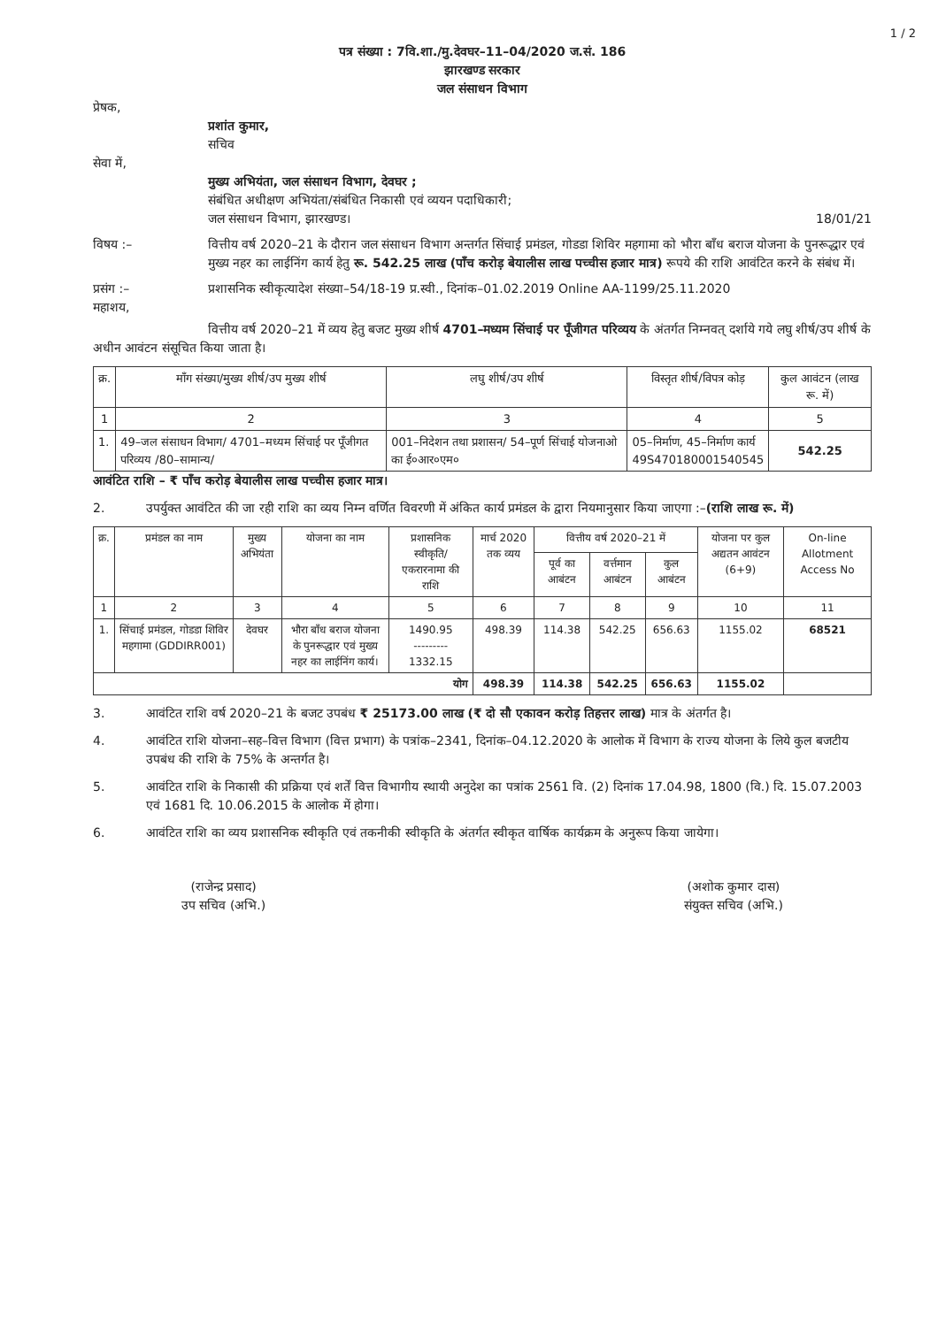1 / 2
पत्र संख्या : 7वि.शा./मु.देवघर–11–04/2020 ज.सं. 186
झारखण्ड सरकार
जल संसाधन विभाग
प्रेषक,
प्रशांत कुमार,
सचिव
सेवा में,
मुख्य अभियंता, जल संसाधन विभाग, देवघर ;
संबंधित अधीक्षण अभियंता/संबंधित निकासी एवं व्ययन पदाधिकारी;
जल संसाधन विभाग, झारखण्ड। 18/01/21
विषय :– वित्तीय वर्ष 2020–21 के दौरान जल संसाधन विभाग अन्तर्गत सिंचाई प्रमंडल, गोडडा शिविर महगामा को भौरा बाँध बराज योजना के पुनरूद्धार एवं मुख्य नहर का लाईनिंग कार्य हेतु रू. 542.25 लाख (पाँच करोड़ बेयालीस लाख पच्चीस हजार मात्र) रूपये की राशि आवंटित करने के संबंध में।
प्रसंग :– प्रशासनिक स्वीकृत्यादेश संख्या–54/18-19 प्र.स्वी., दिनांक–01.02.2019 Online AA-1199/25.11.2020
महाशय,
वित्तीय वर्ष 2020–21 में व्यय हेतु बजट मुख्य शीर्ष 4701–मध्यम सिंचाई पर पूँजीगत परिव्यय के अंतर्गत निम्नवत् दर्शाये गये लघु शीर्ष/उप शीर्ष के अधीन आवंटन संसूचित किया जाता है।
| क्र. | माँग संख्या/मुख्य शीर्ष/उप मुख्य शीर्ष | लघु शीर्ष/उप शीर्ष | विस्तृत शीर्ष/विपत्र कोड़ | कुल आवंटन (लाख रू. में) |
| --- | --- | --- | --- | --- |
| 1 | 2 | 3 | 4 | 5 |
| 1. | 49–जल संसाधन विभाग/ 4701–मध्यम सिंचाई पर पूँजीगत परिव्यय /80–सामान्य/ | 001–निदेशन तथा प्रशासन/ 54–पूर्ण सिंचाई योजनाओ का ई०आर०एम० | 05–निर्माण, 45–निर्माण कार्य 49S470180001540545 | 542.25 |
आवंटित राशि – ₹ पाँच करोड़ बेयालीस लाख पच्चीस हजार मात्र।
2. उपर्युक्त आवंटित की जा रही राशि का व्यय निम्न वर्णित विवरणी में अंकित कार्य प्रमंडल के द्वारा नियमानुसार किया जाएगा :– (राशि लाख रू. में)
| क्र. | प्रमंडल का नाम | मुख्य अभियंता | योजना का नाम | प्रशासनिक स्वीकृति/ एकरारनामा की राशि | मार्च 2020 तक व्यय | वित्तीय वर्ष 2020–21 में | | | योजना पर कुल अद्यतन आवंटन (6+9) | On-line Allotment Access No |
| --- | --- | --- | --- | --- | --- | --- | --- | --- | --- | --- |
| | | | | | | पूर्व का आबंटन | वर्त्तमान आबंटन | कुल आबंटन | | |
| 1 | 2 | 3 | 4 | 5 | 6 | 7 | 8 | 9 | 10 | 11 |
| 1. | सिंचाई प्रमंडल, गोडडा शिविर महगामा (GDDIRR001) | देवघर | भौरा बाँध बराज योजना के पुनरूद्धार एवं मुख्य नहर का लाईनिंग कार्य। | 1490.95 --------- 1332.15 | 498.39 | 114.38 | 542.25 | 656.63 | 1155.02 | 68521 |
| योग | | | | | 498.39 | 114.38 | 542.25 | 656.63 | 1155.02 | |
3. आवंटित राशि वर्ष 2020–21 के बजट उपबंध ₹ 25173.00 लाख (₹ दो सौ एकावन करोड़ तिहत्तर लाख) मात्र के अंतर्गत है।
4. आवंटित राशि योजना–सह–वित्त विभाग (वित्त प्रभाग) के पत्रांक–2341, दिनांक–04.12.2020 के आलोक में विभाग के राज्य योजना के लिये कुल बजटीय उपबंध की राशि के 75% के अन्तर्गत है।
5. आवंटित राशि के निकासी की प्रक्रिया एवं शर्तें वित्त विभागीय स्थायी अनुदेश का पत्रांक 2561 वि. (2) दिनांक 17.04.98, 1800 (वि.) दि. 15.07.2003 एवं 1681 दि. 10.06.2015 के आलोक में होगा।
6. आवंटित राशि का व्यय प्रशासनिक स्वीकृति एवं तकनीकी स्वीकृति के अंतर्गत स्वीकृत वार्षिक कार्यक्रम के अनुरूप किया जायेगा।
(राजेन्द्र प्रसाद)
उप सचिव (अभि.)
(अशोक कुमार दास)
संयुक्त सचिव (अभि.)